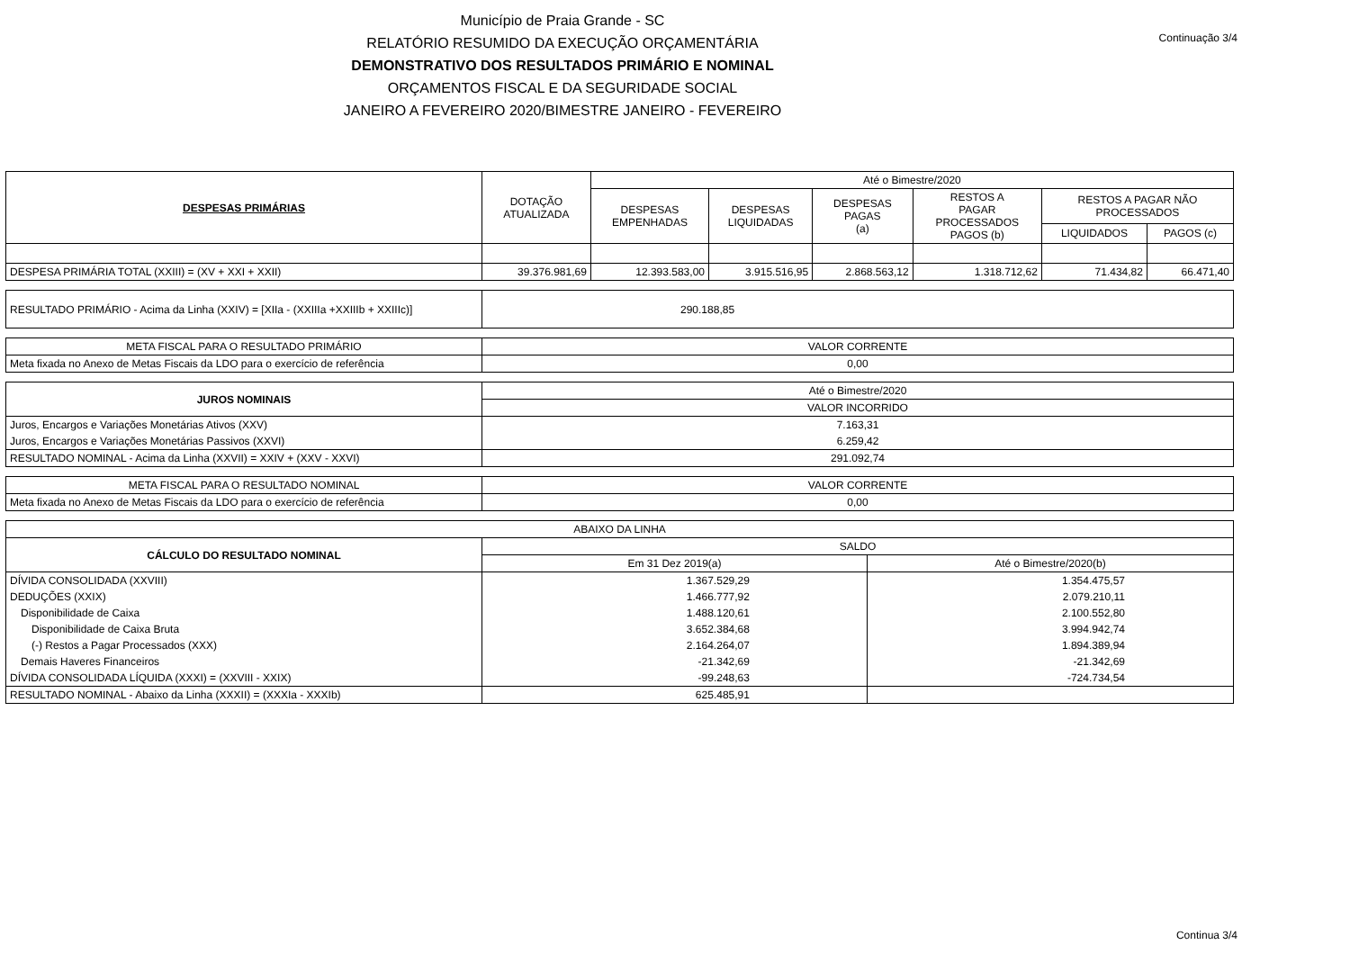Continuação 3/4
Município de Praia Grande - SC
RELATÓRIO RESUMIDO DA EXECUÇÃO ORÇAMENTÁRIA
DEMONSTRATIVO DOS RESULTADOS PRIMÁRIO E NOMINAL
ORÇAMENTOS FISCAL E DA SEGURIDADE SOCIAL
JANEIRO A FEVEREIRO 2020/BIMESTRE JANEIRO - FEVEREIRO
| DESPESAS PRIMÁRIAS | DOTAÇÃO ATUALIZADA | Até o Bimestre/2020 | | | | | |
| --- | --- | --- | --- | --- | --- | --- | --- |
| | | DESPESAS EMPENHADAS | DESPESAS LIQUIDADAS | DESPESAS PAGAS (a) | RESTOS A PAGAR PROCESSADOS PAGOS (b) | RESTOS A PAGAR NÃO PROCESSADOS | |
| | | | | | | LIQUIDADOS | PAGOS (c) |
| DESPESA PRIMÁRIA TOTAL (XXIII) = (XV + XXI + XXII) | 39.376.981,69 | 12.393.583,00 | 3.915.516,95 | 2.868.563,12 | 1.318.712,62 | 71.434,82 | 66.471,40 |
| RESULTADO PRIMÁRIO - Acima da Linha (XXIV) = [XIIa - (XXIIIa +XXIIIb + XXIIIc)] | 290.188,85 |
| META FISCAL PARA O RESULTADO PRIMÁRIO | VALOR CORRENTE |
| Meta fixada no Anexo de Metas Fiscais da LDO para o exercício de referência | 0,00 |
| JUROS NOMINAIS | Até o Bimestre/2020 |
| | VALOR INCORRIDO |
| Juros, Encargos e Variações Monetárias Ativos (XXV) | 7.163,31 |
| Juros, Encargos e Variações Monetárias Passivos (XXVI) | 6.259,42 |
| RESULTADO NOMINAL - Acima da Linha (XXVII) = XXIV + (XXV - XXVI) | 291.092,74 |
| META FISCAL PARA O RESULTADO NOMINAL | VALOR CORRENTE |
| Meta fixada no Anexo de Metas Fiscais da LDO para o exercício de referência | 0,00 |
| ABAIXO DA LINHA | | |
| CÁLCULO DO RESULTADO NOMINAL | SALDO | |
| | Em 31 Dez 2019(a) | Até o Bimestre/2020(b) |
| DÍVIDA CONSOLIDADA (XXVIII) | 1.367.529,29 | 1.354.475,57 |
| DEDUÇÕES (XXIX) | 1.466.777,92 | 2.079.210,11 |
| Disponibilidade de Caixa | 1.488.120,61 | 2.100.552,80 |
| Disponibilidade de Caixa Bruta | 3.652.384,68 | 3.994.942,74 |
| (-) Restos a Pagar Processados (XXX) | 2.164.264,07 | 1.894.389,94 |
| Demais Haveres Financeiros | -21.342,69 | -21.342,69 |
| DÍVIDA CONSOLIDADA LÍQUIDA (XXXI) = (XXVIII - XXIX) | -99.248,63 | -724.734,54 |
| RESULTADO NOMINAL - Abaixo da Linha (XXXII) = (XXXIa - XXXIb) | 625.485,91 | |
Continua 3/4